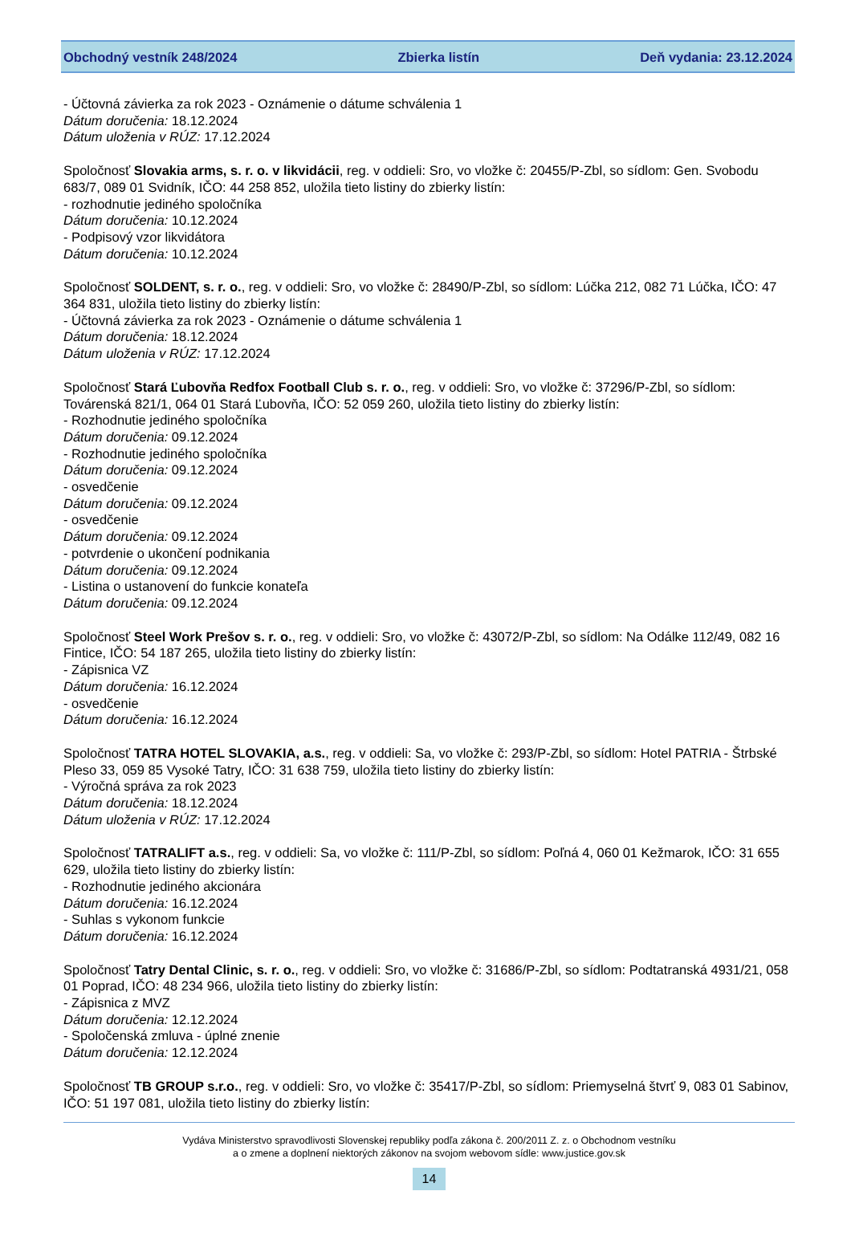Obchodný vestník 248/2024 Zbierka listín Deň vydania: 23.12.2024
- Účtovná závierka za rok 2023 - Oznámenie o dátume schválenia 1
Dátum doručenia: 18.12.2024
Dátum uloženia v RÚZ: 17.12.2024
Spoločnosť Slovakia arms, s. r. o. v likvidácii, reg. v oddieli: Sro, vo vložke č: 20455/P-Zbl, so sídlom: Gen. Svobodu 683/7, 089 01 Svidník, IČO: 44 258 852, uložila tieto listiny do zbierky listín:
- rozhodnutie jediného spoločníka
Dátum doručenia: 10.12.2024
- Podpisový vzor likvidátora
Dátum doručenia: 10.12.2024
Spoločnosť SOLDENT, s. r. o., reg. v oddieli: Sro, vo vložke č: 28490/P-Zbl, so sídlom: Lúčka 212, 082 71 Lúčka, IČO: 47 364 831, uložila tieto listiny do zbierky listín:
- Účtovná závierka za rok 2023 - Oznámenie o dátume schválenia 1
Dátum doručenia: 18.12.2024
Dátum uloženia v RÚZ: 17.12.2024
Spoločnosť Stará Ľubovňa Redfox Football Club s. r. o., reg. v oddieli: Sro, vo vložke č: 37296/P-Zbl, so sídlom: Továrenská 821/1, 064 01 Stará Ľubovňa, IČO: 52 059 260, uložila tieto listiny do zbierky listín:
- Rozhodnutie jediného spoločníka
Dátum doručenia: 09.12.2024
- Rozhodnutie jediného spoločníka
Dátum doručenia: 09.12.2024
- osvedčenie
Dátum doručenia: 09.12.2024
- osvedčenie
Dátum doručenia: 09.12.2024
- potvrdenie o ukončení podnikania
Dátum doručenia: 09.12.2024
- Listina o ustanovení do funkcie konateľa
Dátum doručenia: 09.12.2024
Spoločnosť Steel Work Prešov s. r. o., reg. v oddieli: Sro, vo vložke č: 43072/P-Zbl, so sídlom: Na Odálke 112/49, 082 16 Fintice, IČO: 54 187 265, uložila tieto listiny do zbierky listín:
- Zápisnica VZ
Dátum doručenia: 16.12.2024
- osvedčenie
Dátum doručenia: 16.12.2024
Spoločnosť TATRA HOTEL SLOVAKIA, a.s., reg. v oddieli: Sa, vo vložke č: 293/P-Zbl, so sídlom: Hotel PATRIA - Štrbské Pleso 33, 059 85 Vysoké Tatry, IČO: 31 638 759, uložila tieto listiny do zbierky listín:
- Výročná správa za rok 2023
Dátum doručenia: 18.12.2024
Dátum uloženia v RÚZ: 17.12.2024
Spoločnosť TATRALIFT a.s., reg. v oddieli: Sa, vo vložke č: 111/P-Zbl, so sídlom: Poľná 4, 060 01 Kežmarok, IČO: 31 655 629, uložila tieto listiny do zbierky listín:
- Rozhodnutie jediného akcionára
Dátum doručenia: 16.12.2024
- Suhlas s vykonom funkcie
Dátum doručenia: 16.12.2024
Spoločnosť Tatry Dental Clinic, s. r. o., reg. v oddieli: Sro, vo vložke č: 31686/P-Zbl, so sídlom: Podtatranská 4931/21, 058 01 Poprad, IČO: 48 234 966, uložila tieto listiny do zbierky listín:
- Zápisnica z MVZ
Dátum doručenia: 12.12.2024
- Spoločenská zmluva - úplné znenie
Dátum doručenia: 12.12.2024
Spoločnosť TB GROUP s.r.o., reg. v oddieli: Sro, vo vložke č: 35417/P-Zbl, so sídlom: Priemyselná štvrť 9, 083 01 Sabinov, IČO: 51 197 081, uložila tieto listiny do zbierky listín:
Vydáva Ministerstvo spravodlivosti Slovenskej republiky podľa zákona č. 200/2011 Z. z. o Obchodnom vestníku
a o zmene a doplnení niektorých zákonov na svojom webovom sídle: www.justice.gov.sk
14